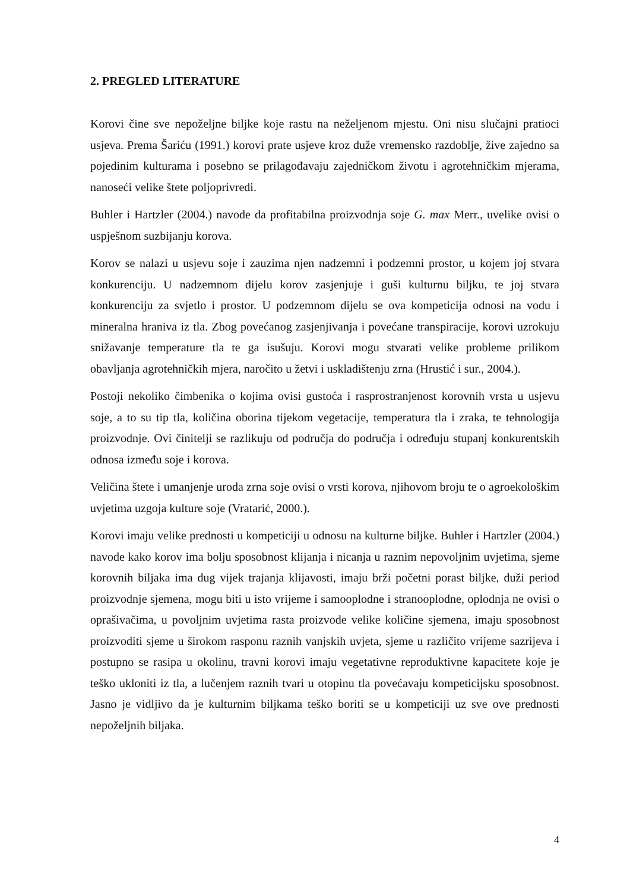2. PREGLED LITERATURE
Korovi čine sve nepoželjne biljke koje rastu na neželjenom mjestu. Oni nisu slučajni pratioci usjeva. Prema Šariću (1991.) korovi prate usjeve kroz duže vremensko razdoblje, žive zajedno sa pojedinim kulturama i posebno se prilagođavaju zajedničkom životu i agrotehničkim mjerama, nanoseći velike štete poljoprivredi.
Buhler i Hartzler (2004.) navode da profitabilna proizvodnja soje G. max Merr., uvelike ovisi o uspješnom suzbijanju korova.
Korov se nalazi u usjevu soje i zauzima njen nadzemni i podzemni prostor, u kojem joj stvara konkurenciju. U nadzemnom dijelu korov zasjenjuje i guši kulturnu biljku, te joj stvara konkurenciju za svjetlo i prostor. U podzemnom dijelu se ova kompeticija odnosi na vodu i mineralna hraniva iz tla. Zbog povećanog zasjenjivanja i povećane transpiracije, korovi uzrokuju snižavanje temperature tla te ga isušuju. Korovi mogu stvarati velike probleme prilikom obavljanja agrotehničkih mjera, naročito u žetvi i uskladištenju zrna (Hrustić i sur., 2004.).
Postoji nekoliko čimbenika o kojima ovisi gustoća i rasprostranjenost korovnih vrsta u usjevu soje, a to su tip tla, količina oborina tijekom vegetacije, temperatura tla i zraka, te tehnologija proizvodnje. Ovi činitelji se razlikuju od područja do područja i određuju stupanj konkurentskih odnosa između soje i korova.
Veličina štete i umanjenje uroda zrna soje ovisi o vrsti korova, njihovom broju te o agroekološkim uvjetima uzgoja kulture soje (Vratarić, 2000.).
Korovi imaju velike prednosti u kompeticiji u odnosu na kulturne biljke. Buhler i Hartzler (2004.) navode kako korov ima bolju sposobnost klijanja i nicanja u raznim nepovoljnim uvjetima, sjeme korovnih biljaka ima dug vijek trajanja klijavosti, imaju brži početni porast biljke, duži period proizvodnje sjemena, mogu biti u isto vrijeme i samooplodne i stranooplodne, oplodnja ne ovisi o oprašivačima, u povoljnim uvjetima rasta proizvode velike količine sjemena, imaju sposobnost proizvoditi sjeme u širokom rasponu raznih vanjskih uvjeta, sjeme u različito vrijeme sazrijeva i postupno se rasipa u okolinu, travni korovi imaju vegetativne reproduktivne kapacitete koje je teško ukloniti iz tla, a lučenjem raznih tvari u otopinu tla povećavaju kompeticijsku sposobnost. Jasno je vidljivo da je kulturnim biljkama teško boriti se u kompeticiji uz sve ove prednosti nepoželjnih biljaka.
4